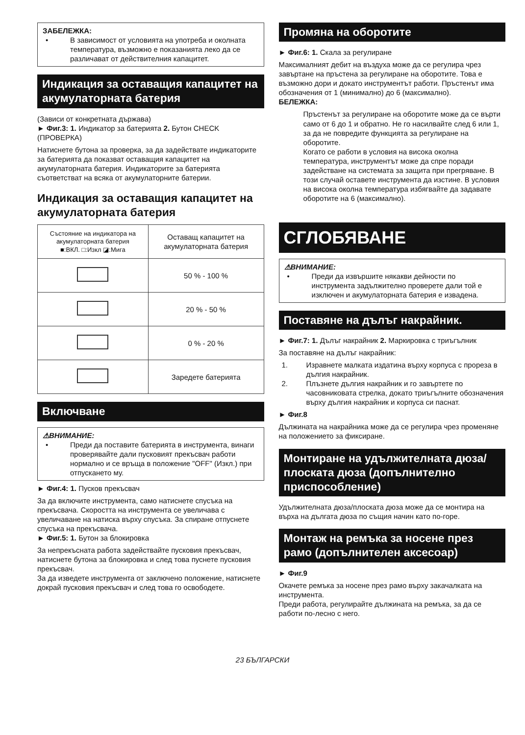ЗАБЕЛЕЖКА:
• В зависимост от условията на употреба и околната температура, възможно е показанията леко да се различават от действителния капацитет.
Индикация за оставащия капацитет на акумулаторната батерия
(Зависи от конкретната държава)
► Фиг.3: 1. Индикатор за батерията 2. Бутон CHECK (ПРОВЕРКА)
Натиснете бутона за проверка, за да задействате индикаторите за батерията да показват оставащия капацитет на акумулаторната батерия. Индикаторите за батерията съответстват на всяка от акумулаторните батерии.
Индикация за оставащия капацитет на акумулаторната батерия
| Състояние на индикатора на акумулаторната батерия ■:ВКЛ. □:Изкл ◪:Мига | Оставащ капацитет на акумулаторната батерия |
| --- | --- |
| | 50 % - 100 % |
| | 20 % - 50 % |
| | 0 % - 20 % |
| | Заредете батерията |
Включване
⚠ВНИМАНИЕ:
• Преди да поставите батерията в инструмента, винаги проверявайте дали пусковият прекъсвач работи нормално и се връща в положение "OFF" (Изкл.) при отпускането му.
► Фиг.4: 1. Пусков прекъсвач
За да включите инструмента, само натиснете спусъка на прекъсвача. Скоростта на инструмента се увеличава с увеличаване на натиска върху спусъка. За спиране отпуснете спусъка на прекъсвача.
► Фиг.5: 1. Бутон за блокировка
За непрекъсната работа задействайте пусковия прекъсвач, натиснете бутона за блокировка и след това пуснете пусковия прекъсвач.
За да изведете инструмента от заключено положение, натиснете докрай пусковия прекъсвач и след това го освободете.
Промяна на оборотите
► Фиг.6: 1. Скала за регулиране
Максималният дебит на въздуха може да се регулира чрез завъртане на пръстена за регулиране на оборотите. Това е възможно дори и докато инструментът работи. Пръстенът има обозначения от 1 (минимално) до 6 (максимално).
БЕЛЕЖКА:
Пръстенът за регулиране на оборотите може да се върти само от 6 до 1 и обратно. Не го насилвайте след 6 или 1, за да не повредите функцията за регулиране на оборотите.
Когато се работи в условия на висока околна температура, инструментът може да спре поради задействане на системата за защита при прегряване. В този случай оставете инструмента да изстине. В условия на висока околна температура избягвайте да задавате оборотите на 6 (максимално).
СГЛОБЯВАНЕ
⚠ВНИМАНИЕ:
• Преди да извършите някакви дейности по инструмента задължително проверете дали той е изключен и акумулаторната батерия е извадена.
Поставяне на дълъг накрайник.
► Фиг.7: 1. Дълъг накрайник 2. Маркировка с триъгълник
За поставяне на дълъг накрайник:
1. Изравнете малката издатина върху корпуса с прореза в дългия накрайник.
2. Плъзнете дългия накрайник и го завъртете по часовниковата стрелка, докато триъгълните обозначения върху дългия накрайник и корпуса си паснат.
► Фиг.8
Дължината на накрайника може да се регулира чрез променяне на положението за фиксиране.
Монтиране на удължителната дюза/плоската дюза (допълнително приспособление)
Удължителната дюза/плоската дюза може да се монтира на върха на дългата дюза по същия начин като по-горе.
Монтаж на ремъка за носене през рамо (допълнителен аксесоар)
► Фиг.9
Окачете ремъка за носене през рамо върху закачалката на инструмента.
Преди работа, регулирайте дължината на ремъка, за да се работи по-лесно с него.
23 БЪЛГАРСКИ